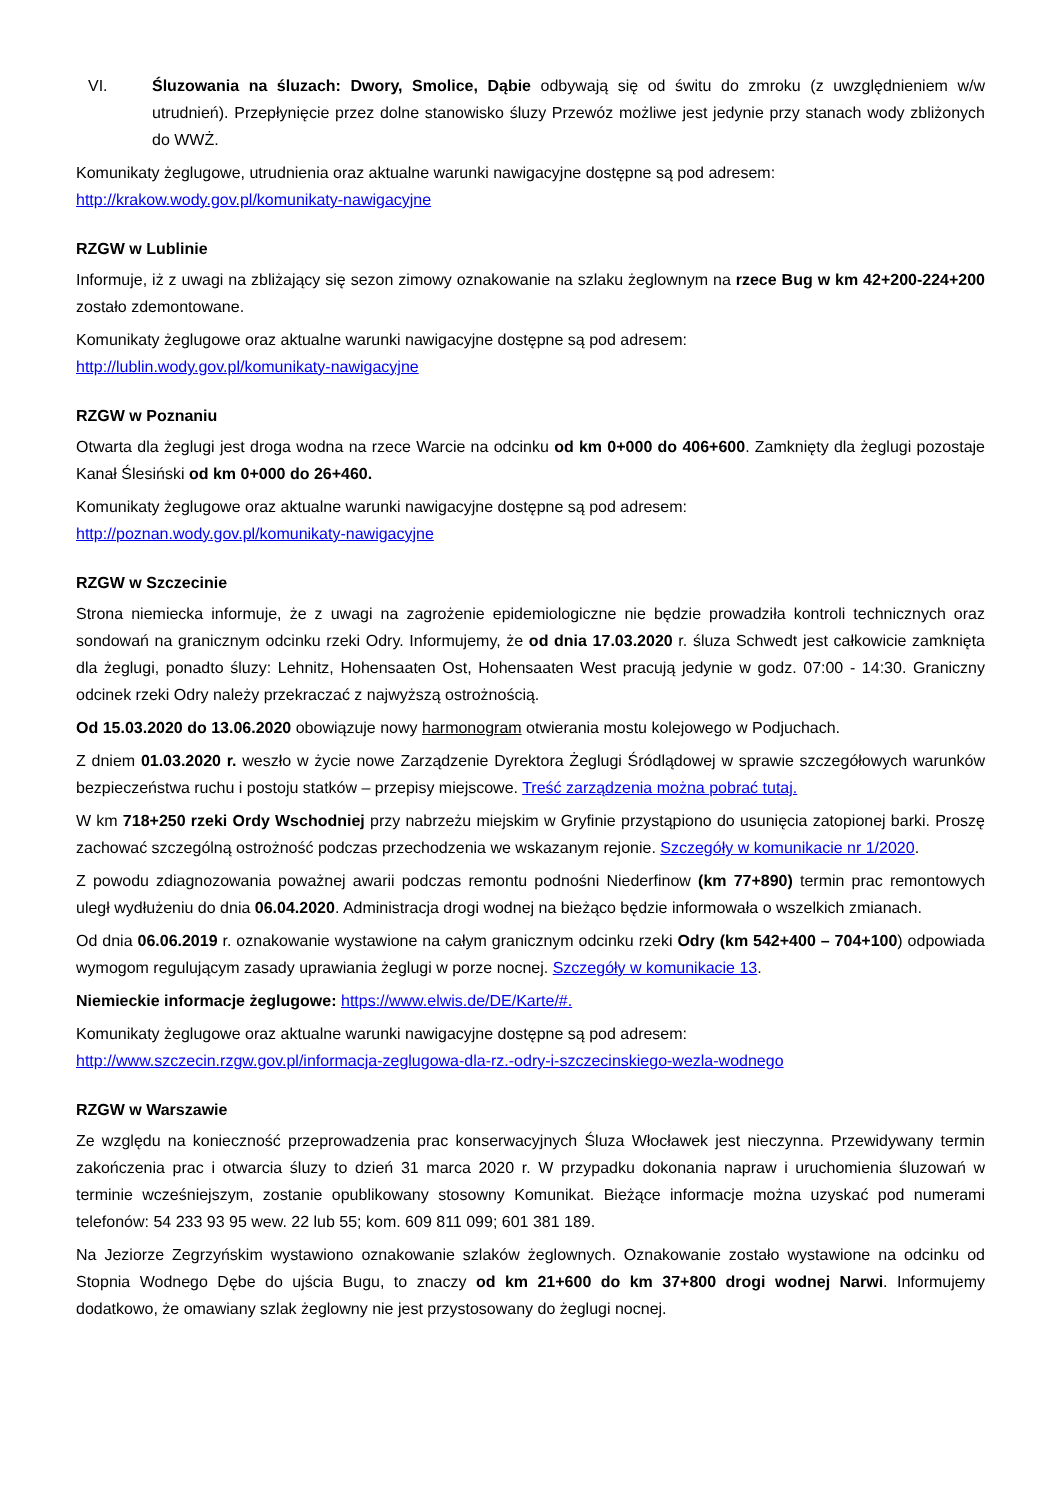VI. Śluzowania na śluzach: Dwory, Smolice, Dąbie odbywają się od świtu do zmroku (z uwzględnieniem w/w utrudnień). Przepłynięcie przez dolne stanowisko śluzy Przewóz możliwe jest jedynie przy stanach wody zbliżonych do WWŻ.
Komunikaty żeglugowe, utrudnienia oraz aktualne warunki nawigacyjne dostępne są pod adresem:
http://krakow.wody.gov.pl/komunikaty-nawigacyjne
RZGW w Lublinie
Informuje, iż z uwagi na zbliżający się sezon zimowy oznakowanie na szlaku żeglownym na rzece Bug w km 42+200-224+200 zostało zdemontowane.
Komunikaty żeglugowe oraz aktualne warunki nawigacyjne dostępne są pod adresem:
http://lublin.wody.gov.pl/komunikaty-nawigacyjne
RZGW w Poznaniu
Otwarta dla żeglugi jest droga wodna na rzece Warcie na odcinku od km 0+000 do 406+600. Zamknięty dla żeglugi pozostaje Kanał Ślesiński od km 0+000 do 26+460.
Komunikaty żeglugowe oraz aktualne warunki nawigacyjne dostępne są pod adresem:
http://poznan.wody.gov.pl/komunikaty-nawigacyjne
RZGW w Szczecinie
Strona niemiecka informuje, że z uwagi na zagrożenie epidemiologiczne nie będzie prowadziła kontroli technicznych oraz sondowań na granicznym odcinku rzeki Odry. Informujemy, że od dnia 17.03.2020 r. śluza Schwedt jest całkowicie zamknięta dla żeglugi, ponadto śluzy: Lehnitz, Hohensaaten Ost, Hohensaaten West pracują jedynie w godz. 07:00 - 14:30. Graniczny odcinek rzeki Odry należy przekraczać z najwyższą ostrożnością.
Od 15.03.2020 do 13.06.2020 obowiązuje nowy harmonogram otwierania mostu kolejowego w Podjuchach.
Z dniem 01.03.2020 r. weszło w życie nowe Zarządzenie Dyrektora Żeglugi Śródlądowej w sprawie szczegółowych warunków bezpieczeństwa ruchu i postoju statków – przepisy miejscowe. Treść zarządzenia można pobrać tutaj.
W km 718+250 rzeki Ordy Wschodniej przy nabrzeżu miejskim w Gryfinie przystąpiono do usunięcia zatopionej barki. Proszę zachować szczególną ostrożność podczas przechodzenia we wskazanym rejonie. Szczegóły w komunikacie nr 1/2020.
Z powodu zdiagnozowania poważnej awarii podczas remontu podnośni Niederfinow (km 77+890) termin prac remontowych uległ wydłużeniu do dnia 06.04.2020. Administracja drogi wodnej na bieżąco będzie informowała o wszelkich zmianach.
Od dnia 06.06.2019 r. oznakowanie wystawione na całym granicznym odcinku rzeki Odry (km 542+400 – 704+100) odpowiada wymogom regulującym zasady uprawiania żeglugi w porze nocnej. Szczegóły w komunikacie 13.
Niemieckie informacje żeglugowe: https://www.elwis.de/DE/Karte/#.
Komunikaty żeglugowe oraz aktualne warunki nawigacyjne dostępne są pod adresem:
http://www.szczecin.rzgw.gov.pl/informacja-zeglugowa-dla-rz.-odry-i-szczecinskiego-wezla-wodnego
RZGW w Warszawie
Ze względu na konieczność przeprowadzenia prac konserwacyjnych Śluza Włocławek jest nieczynna. Przewidywany termin zakończenia prac i otwarcia śluzy to dzień 31 marca 2020 r. W przypadku dokonania napraw i uruchomienia śluzowań w terminie wcześniejszym, zostanie opublikowany stosowny Komunikat. Bieżące informacje można uzyskać pod numerami telefonów: 54 233 93 95 wew. 22 lub 55; kom. 609 811 099; 601 381 189.
Na Jeziorze Zegrzyńskim wystawiono oznakowanie szlaków żeglownych. Oznakowanie zostało wystawione na odcinku od Stopnia Wodnego Dębe do ujścia Bugu, to znaczy od km 21+600 do km 37+800 drogi wodnej Narwi. Informujemy dodatkowo, że omawiany szlak żeglowny nie jest przystosowany do żeglugi nocnej.